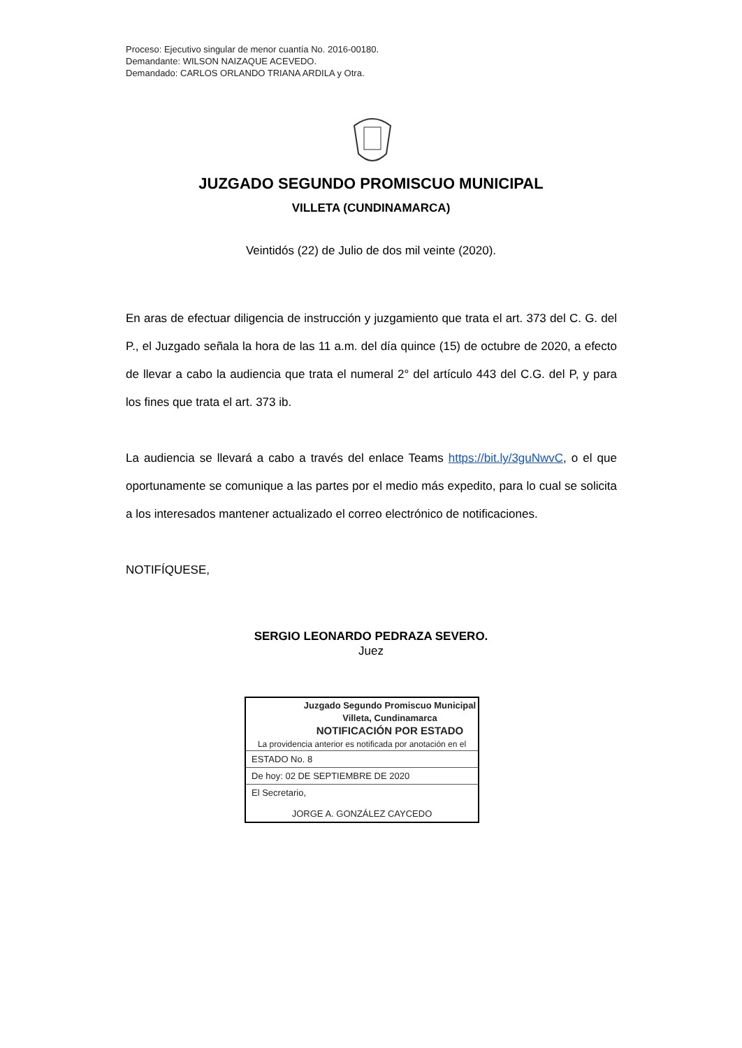Proceso: Ejecutivo singular de menor cuantía No. 2016-00180.
Demandante: WILSON NAIZAQUE ACEVEDO.
Demandado: CARLOS ORLANDO TRIANA ARDILA y Otra.
JUZGADO SEGUNDO PROMISCUO MUNICIPAL
VILLETA (CUNDINAMARCA)
Veintidós (22) de Julio de dos mil veinte (2020).
En aras de efectuar diligencia de instrucción y juzgamiento que trata el art. 373 del C. G. del P., el Juzgado señala la hora de las 11 a.m. del día quince (15) de octubre de 2020, a efecto de llevar a cabo la audiencia que trata el numeral 2° del artículo 443 del C.G. del P, y para los fines que trata el art. 373 ib.
La audiencia se llevará a cabo a través del enlace Teams https://bit.ly/3guNwvC, o el que oportunamente se comunique a las partes por el medio más expedito, para lo cual se solicita a los interesados mantener actualizado el correo electrónico de notificaciones.
NOTIFÍQUESE,
SERGIO LEONARDO PEDRAZA SEVERO.
Juez
Juzgado Segundo Promiscuo Municipal
Villeta, Cundinamarca
NOTIFICACIÓN POR ESTADO
La providencia anterior es notificada por anotación en el
ESTADO No. 8
De hoy: 02 DE SEPTIEMBRE DE 2020
El Secretario,
JORGE A. GONZÁLEZ CAYCEDO